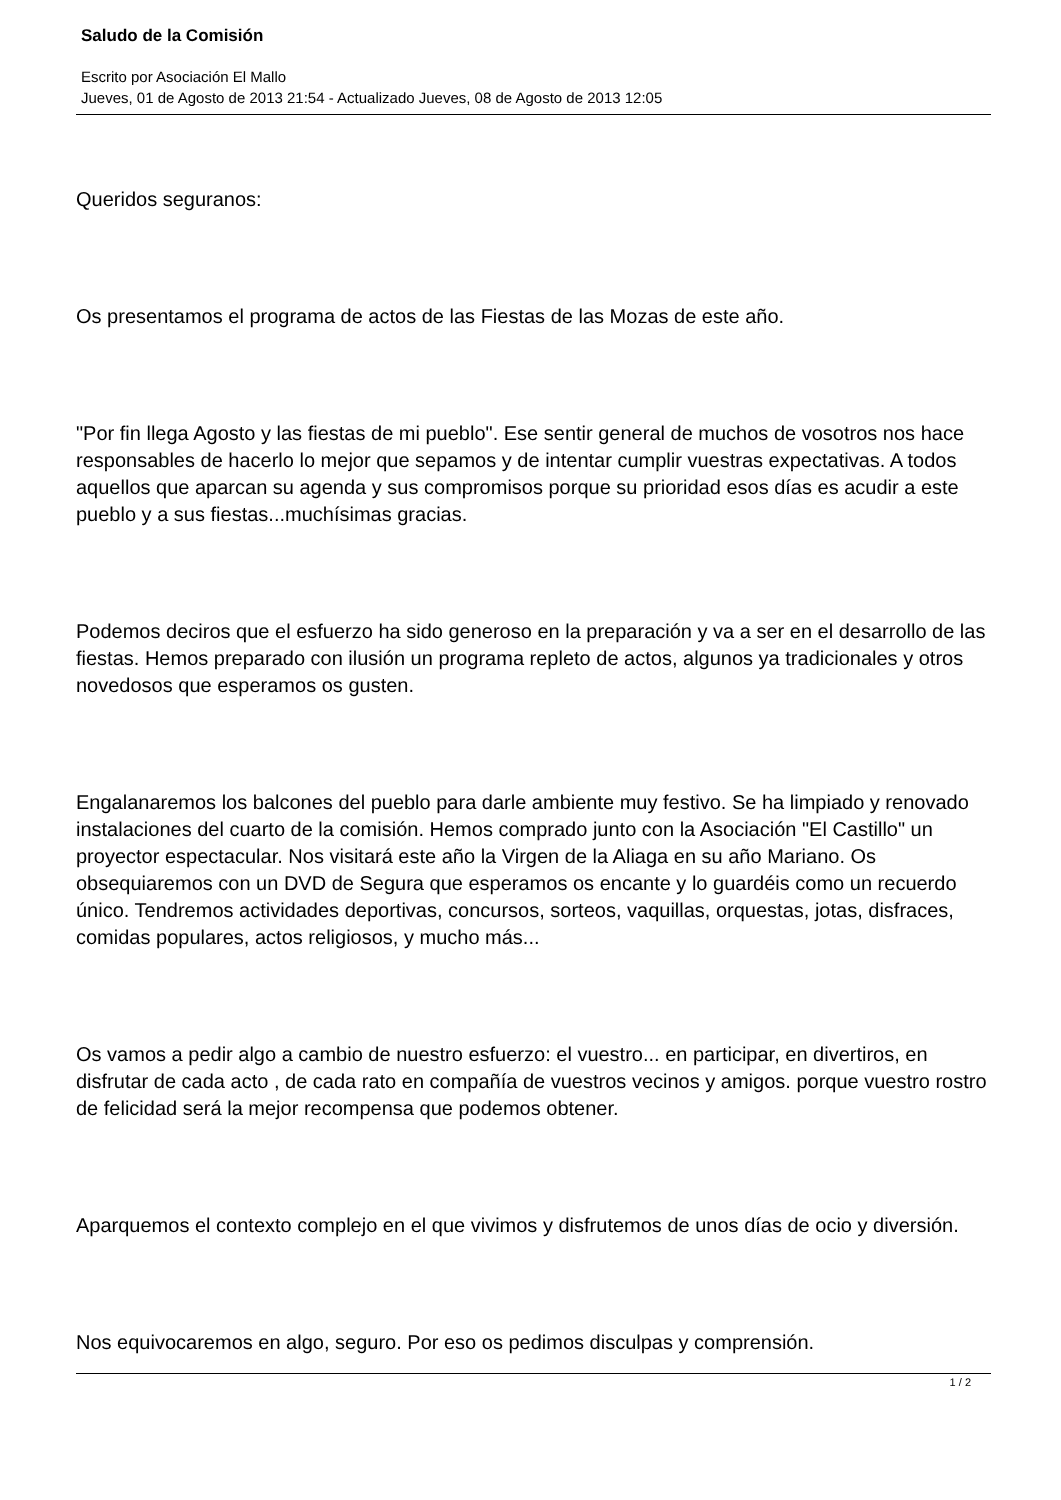Saludo de la Comisión
Escrito por Asociación El Mallo
Jueves, 01 de Agosto de 2013 21:54 - Actualizado Jueves, 08 de Agosto de 2013 12:05
Queridos seguranos:
Os presentamos el programa de actos de las Fiestas de las Mozas de este año.
"Por fin llega Agosto y las fiestas de mi pueblo". Ese sentir general de muchos de vosotros nos hace responsables de hacerlo lo mejor que sepamos y de intentar cumplir vuestras expectativas. A todos aquellos que aparcan su agenda y sus compromisos porque su prioridad esos días es acudir a este pueblo y a sus fiestas...muchísimas gracias.
Podemos deciros que el esfuerzo ha sido generoso en la preparación y va a ser en el desarrollo de las fiestas. Hemos preparado con ilusión un programa repleto de actos, algunos ya tradicionales y otros novedosos que esperamos os gusten.
Engalanaremos los balcones del pueblo para darle ambiente muy festivo. Se ha limpiado y renovado instalaciones del cuarto de la comisión. Hemos comprado junto con la Asociación "El Castillo" un proyector espectacular. Nos visitará este año la Virgen de la Aliaga en su año Mariano. Os obsequiaremos con un DVD de Segura que esperamos os encante y lo guardéis como un recuerdo único. Tendremos actividades deportivas, concursos, sorteos, vaquillas, orquestas, jotas, disfraces, comidas populares, actos religiosos, y mucho más...
Os vamos a pedir algo a cambio de nuestro esfuerzo: el vuestro... en participar, en divertiros, en disfrutar de cada acto , de cada rato en compañía de vuestros vecinos y amigos. porque vuestro rostro de felicidad será la mejor recompensa que podemos obtener.
Aparquemos el contexto complejo en el que vivimos y disfrutemos de unos días de ocio y diversión.
Nos equivocaremos en algo, seguro. Por eso os pedimos disculpas y comprensión.
1 / 2